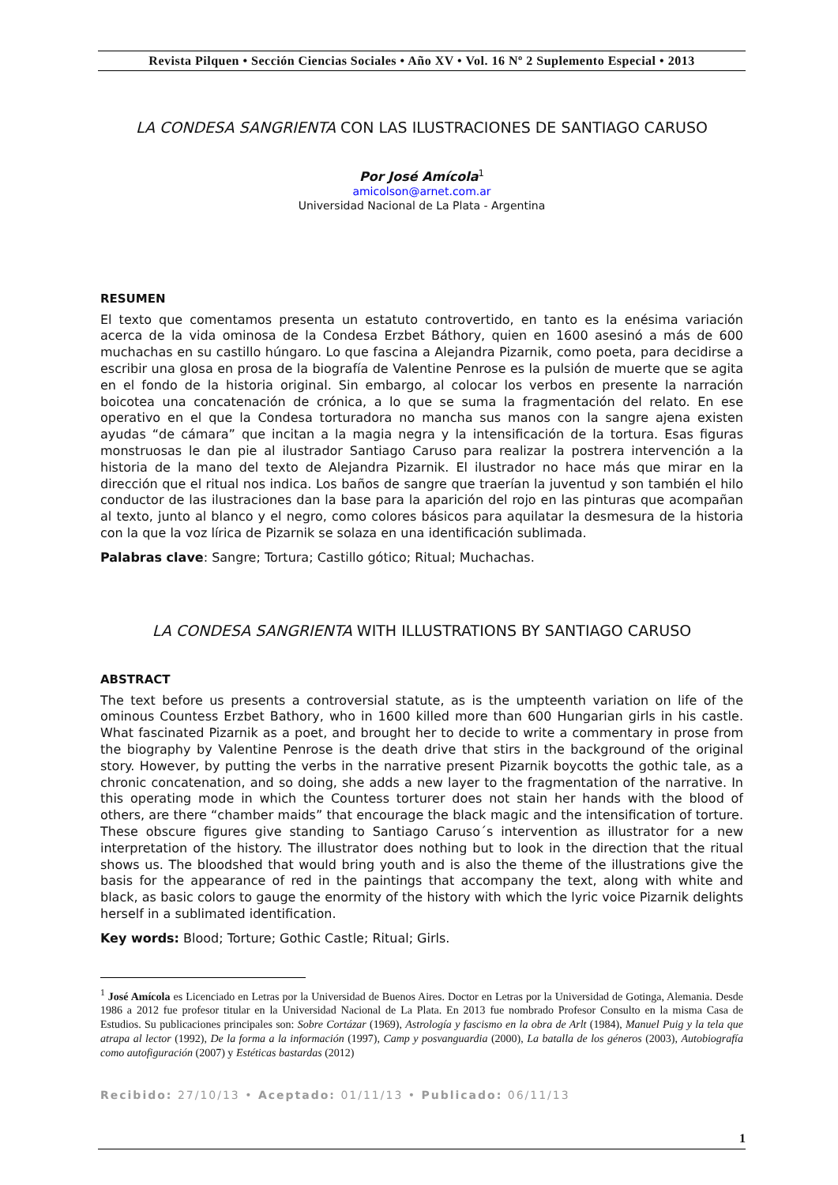Revista Pilquen • Sección Ciencias Sociales • Año XV • Vol. 16 Nº 2 Suplemento Especial • 2013
LA CONDESA SANGRIENTA CON LAS ILUSTRACIONES DE SANTIAGO CARUSO
Por José Amícola<sup>1</sup>
amicolson@arnet.com.ar
Universidad Nacional de La Plata - Argentina
RESUMEN
El texto que comentamos presenta un estatuto controvertido, en tanto es la enésima variación acerca de la vida ominosa de la Condesa Erzbet Báthory, quien en 1600 asesinó a más de 600 muchachas en su castillo húngaro. Lo que fascina a Alejandra Pizarnik, como poeta, para decidirse a escribir una glosa en prosa de la biografía de Valentine Penrose es la pulsión de muerte que se agita en el fondo de la historia original. Sin embargo, al colocar los verbos en presente la narración boicotea una concatenación de crónica, a lo que se suma la fragmentación del relato. En ese operativo en el que la Condesa torturadora no mancha sus manos con la sangre ajena existen ayudas “de cámara” que incitan a la magia negra y la intensificación de la tortura. Esas figuras monstruosas le dan pie al ilustrador Santiago Caruso para realizar la postrera intervención a la historia de la mano del texto de Alejandra Pizarnik. El ilustrador no hace más que mirar en la dirección que el ritual nos indica. Los baños de sangre que traerían la juventud y son también el hilo conductor de las ilustraciones dan la base para la aparición del rojo en las pinturas que acompañan al texto, junto al blanco y el negro, como colores básicos para aquilatar la desmesura de la historia con la que la voz lírica de Pizarnik se solaza en una identificación sublimada.
Palabras clave: Sangre; Tortura; Castillo gótico; Ritual; Muchachas.
LA CONDESA SANGRIENTA WITH ILLUSTRATIONS BY SANTIAGO CARUSO
ABSTRACT
The text before us presents a controversial statute, as is the umpteenth variation on life of the ominous Countess Erzbet Bathory, who in 1600 killed more than 600 Hungarian girls in his castle. What fascinated Pizarnik as a poet, and brought her to decide to write a commentary in prose from the biography by Valentine Penrose is the death drive that stirs in the background of the original story. However, by putting the verbs in the narrative present Pizarnik boycotts the gothic tale, as a chronic concatenation, and so doing, she adds a new layer to the fragmentation of the narrative. In this operating mode in which the Countess torturer does not stain her hands with the blood of others, are there “chamber maids” that encourage the black magic and the intensification of torture. These obscure figures give standing to Santiago Caruso´s intervention as illustrator for a new interpretation of the history. The illustrator does nothing but to look in the direction that the ritual shows us. The bloodshed that would bring youth and is also the theme of the illustrations give the basis for the appearance of red in the paintings that accompany the text, along with white and black, as basic colors to gauge the enormity of the history with which the lyric voice Pizarnik delights herself in a sublimated identification.
Key words: Blood; Torture; Gothic Castle; Ritual; Girls.
<sup>1</sup> José Amícola es Licenciado en Letras por la Universidad de Buenos Aires. Doctor en Letras por la Universidad de Gotinga, Alemania. Desde 1986 a 2012 fue profesor titular en la Universidad Nacional de La Plata. En 2013 fue nombrado Profesor Consulto en la misma Casa de Estudios. Su publicaciones principales son: Sobre Cortázar (1969), Astrología y fascismo en la obra de Arlt (1984), Manuel Puig y la tela que atrapa al lector (1992), De la forma a la información (1997), Camp y posvanguardia (2000), La batalla de los géneros (2003), Autobiografía como autofiguración (2007) y Estéticas bastardas (2012)
Recibido: 27/10/13 • Aceptado: 01/11/13 • Publicado: 06/11/13
1